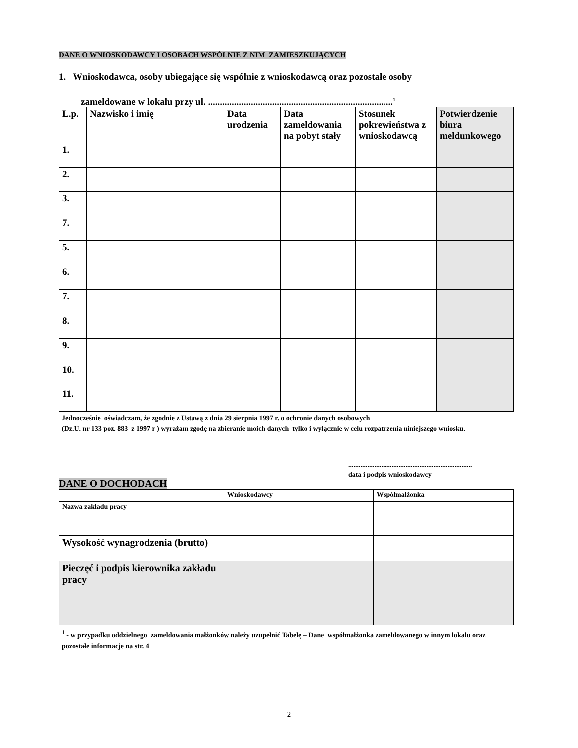DANE O WNIOSKODAWCY I OSOBACH WSPÓLNIE Z NIM ZAMIESZKUJĄCYCH
1. Wnioskodawca, osoby ubiegające się wspólnie z wnioskodawcą oraz pozostałe osoby
zameldowane w lokalu przy ul. ..............................................................................<sup>1</sup>
| L.p. | Nazwisko i imię | Data urodzenia | Data zameldowania na pobyt stały | Stosunek pokrewieństwa z wnioskodawcą | Potwierdzenie biura meldunkowego |
| --- | --- | --- | --- | --- | --- |
| 1. | | | | | |
| 2. | | | | | |
| 3. | | | | | |
| 7. | | | | | |
| 5. | | | | | |
| 6. | | | | | |
| 7. | | | | | |
| 8. | | | | | |
| 9. | | | | | |
| 10. | | | | | |
| 11. | | | | | |
Jednocześnie oświadczam, że zgodnie z Ustawą z dnia 29 sierpnia 1997 r. o ochronie danych osobowych
(Dz.U. nr 133 poz. 883 z 1997 r ) wyrażam zgodę na zbieranie moich danych tylko i wyłącznie w celu rozpatrzenia niniejszego wniosku.
.......................................................................
data i podpis wnioskodawcy
DANE O DOCHODACH
| | Wnioskodawcy | Współmałżonka |
| Nazwa zakładu pracy | | |
| Wysokość wynagrodzenia (brutto) | | |
| Pieczęć i podpis kierownika zakładu pracy | | |
<sup>1</sup> - w przypadku oddzielnego zameldowania małżonków należy uzupełnić Tabelę – Dane współmałżonka zameldowanego w innym lokalu oraz pozostałe informacje na str. 4
2